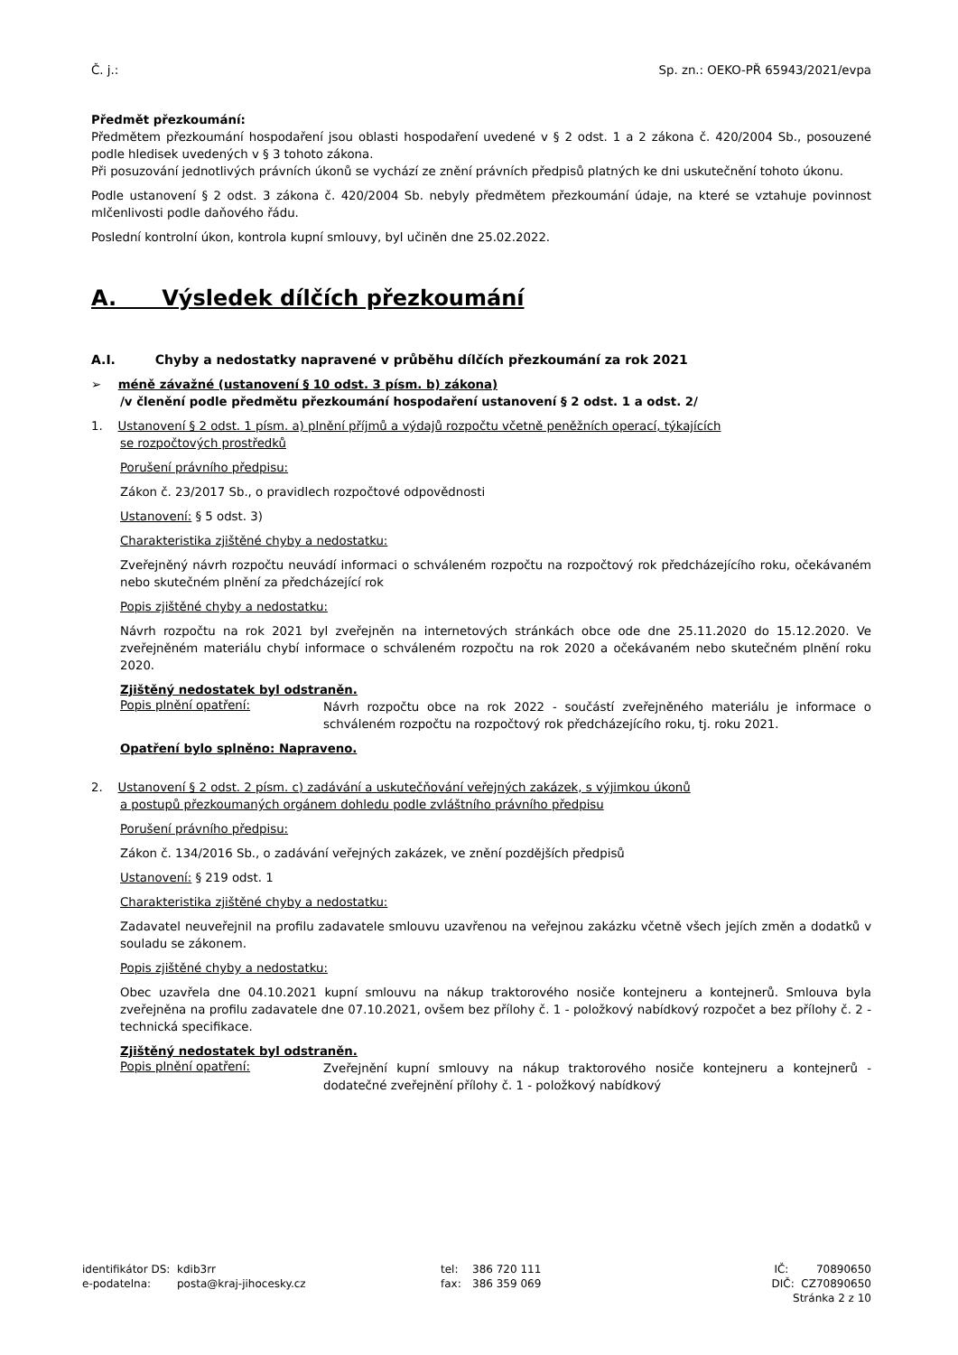Č. j.: Sp. zn.: OEKO-PŘ 65943/2021/evpa
Předmět přezkoumání:
Předmětem přezkoumání hospodaření jsou oblasti hospodaření uvedené v § 2 odst. 1 a 2 zákona č. 420/2004 Sb., posouzené podle hledisek uvedených v § 3 tohoto zákona.
Při posuzování jednotlivých právních úkonů se vychází ze znění právních předpisů platných ke dni uskutečnění tohoto úkonu.
Podle ustanovení § 2 odst. 3 zákona č. 420/2004 Sb. nebyly předmětem přezkoumání údaje, na které se vztahuje povinnost mlčenlivosti podle daňového řádu.
Poslední kontrolní úkon, kontrola kupní smlouvy, byl učiněn dne 25.02.2022.
A. Výsledek dílčích přezkoumání
A.I. Chyby a nedostatky napravené v průběhu dílčích přezkoumání za rok 2021
➢ méně závažné (ustanovení § 10 odst. 3 písm. b) zákona)
/v členění podle předmětu přezkoumání hospodaření ustanovení § 2 odst. 1 a odst. 2/
1. Ustanovení § 2 odst. 1 písm. a) plnění příjmů a výdajů rozpočtu včetně peněžních operací, týkajících
se rozpočtových prostředků
Porušení právního předpisu:
Zákon č. 23/2017 Sb., o pravidlech rozpočtové odpovědnosti
Ustanovení: § 5 odst. 3)
Charakteristika zjištěné chyby a nedostatku:
Zveřejněný návrh rozpočtu neuvádí informaci o schváleném rozpočtu na rozpočtový rok předcházejícího roku, očekávaném nebo skutečném plnění za předcházející rok
Popis zjištěné chyby a nedostatku:
Návrh rozpočtu na rok 2021 byl zveřejněn na internetových stránkách obce ode dne 25.11.2020 do 15.12.2020. Ve zveřejněném materiálu chybí informace o schváleném rozpočtu na rok 2020 a očekávaném nebo skutečném plnění roku 2020.
Zjištěný nedostatek byl odstraněn.
Popis plnění opatření:
Návrh rozpočtu obce na rok 2022 - součástí zveřejněného materiálu je informace o schváleném rozpočtu na rozpočtový rok předcházejícího roku, tj. roku 2021.
Opatření bylo splněno: Napraveno.
2. Ustanovení § 2 odst. 2 písm. c) zadávání a uskutečňování veřejných zakázek, s výjimkou úkonů
a postupů přezkoumaných orgánem dohledu podle zvláštního právního předpisu
Porušení právního předpisu:
Zákon č. 134/2016 Sb., o zadávání veřejných zakázek, ve znění pozdějších předpisů
Ustanovení: § 219 odst. 1
Charakteristika zjištěné chyby a nedostatku:
Zadavatel neuveřejnil na profilu zadavatele smlouvu uzavřenou na veřejnou zakázku včetně všech jejích změn a dodatků v souladu se zákonem.
Popis zjištěné chyby a nedostatku:
Obec uzavřela dne 04.10.2021 kupní smlouvu na nákup traktorového nosiče kontejneru a kontejnerů. Smlouva byla zveřejněna na profilu zadavatele dne 07.10.2021, ovšem bez přílohy č. 1 - položkový nabídkový rozpočet a bez přílohy č. 2 - technická specifikace.
Zjištěný nedostatek byl odstraněn.
Popis plnění opatření:
Zveřejnění kupní smlouvy na nákup traktorového nosiče kontejneru a kontejnerů - dodatečné zveřejnění přílohy č. 1 - položkový nabídkový
identifikátor DS:
e-podatelna:
kdib3rr
posta@kraj-jihocesky.cz
tel:
fax:
386 720 111
386 359 069
IČ: 70890650
DIČ: CZ70890650
Stránka 2 z 10